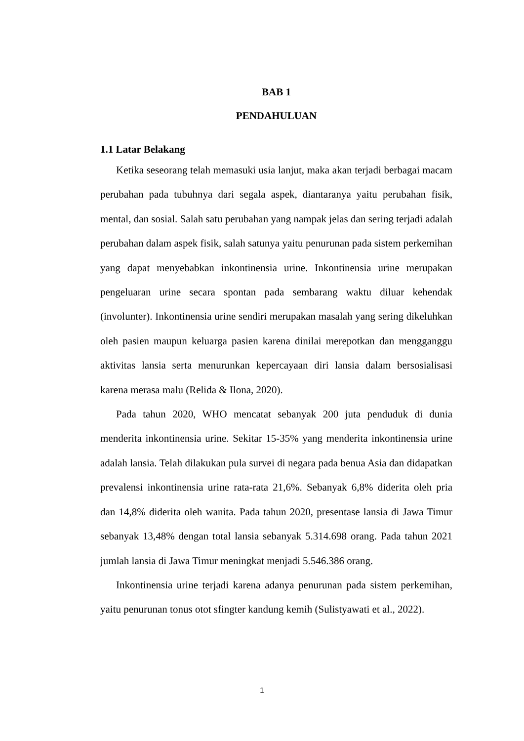BAB 1
PENDAHULUAN
1.1 Latar Belakang
Ketika seseorang telah memasuki usia lanjut, maka akan terjadi berbagai macam perubahan pada tubuhnya dari segala aspek, diantaranya yaitu perubahan fisik, mental, dan sosial. Salah satu perubahan yang nampak jelas dan sering terjadi adalah perubahan dalam aspek fisik, salah satunya yaitu penurunan pada sistem perkemihan yang dapat menyebabkan inkontinensia urine. Inkontinensia urine merupakan pengeluaran urine secara spontan pada sembarang waktu diluar kehendak (involunter). Inkontinensia urine sendiri merupakan masalah yang sering dikeluhkan oleh pasien maupun keluarga pasien karena dinilai merepotkan dan mengganggu aktivitas lansia serta menurunkan kepercayaan diri lansia dalam bersosialisasi karena merasa malu (Relida & Ilona, 2020).
Pada tahun 2020, WHO mencatat sebanyak 200 juta penduduk di dunia menderita inkontinensia urine. Sekitar 15-35% yang menderita inkontinensia urine adalah lansia. Telah dilakukan pula survei di negara pada benua Asia dan didapatkan prevalensi inkontinensia urine rata-rata 21,6%. Sebanyak 6,8% diderita oleh pria dan 14,8% diderita oleh wanita. Pada tahun 2020, presentase lansia di Jawa Timur sebanyak 13,48% dengan total lansia sebanyak 5.314.698 orang. Pada tahun 2021 jumlah lansia di Jawa Timur meningkat menjadi 5.546.386 orang.
Inkontinensia urine terjadi karena adanya penurunan pada sistem perkemihan, yaitu penurunan tonus otot sfingter kandung kemih (Sulistyawati et al., 2022).
1